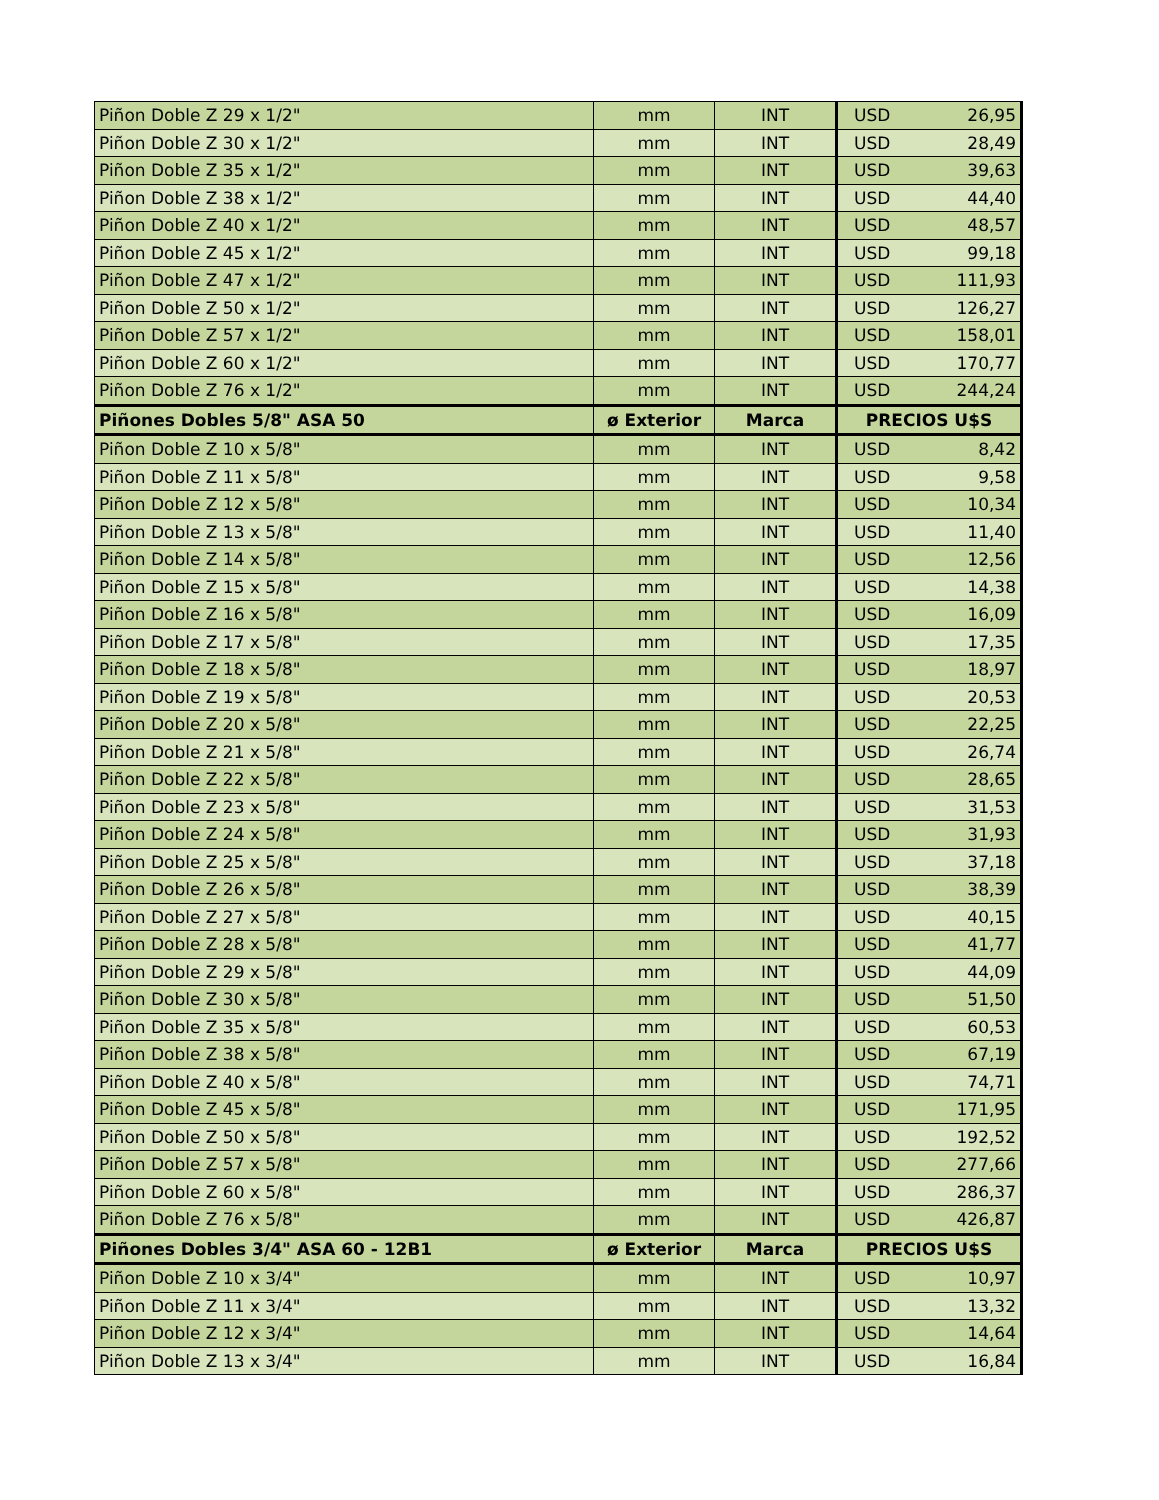| Piñon Doble Z 29 x 1/2" | mm | INT | USD | 26,95 |
| Piñon Doble Z 30 x 1/2" | mm | INT | USD | 28,49 |
| Piñon Doble Z 35 x 1/2" | mm | INT | USD | 39,63 |
| Piñon Doble Z 38 x 1/2" | mm | INT | USD | 44,40 |
| Piñon Doble Z 40 x 1/2" | mm | INT | USD | 48,57 |
| Piñon Doble Z 45 x 1/2" | mm | INT | USD | 99,18 |
| Piñon Doble Z 47 x 1/2" | mm | INT | USD | 111,93 |
| Piñon Doble Z 50 x 1/2" | mm | INT | USD | 126,27 |
| Piñon Doble Z 57 x 1/2" | mm | INT | USD | 158,01 |
| Piñon Doble Z 60 x 1/2" | mm | INT | USD | 170,77 |
| Piñon Doble Z 76 x 1/2" | mm | INT | USD | 244,24 |
| Piñones Dobles 5/8" ASA 50 | ø Exterior | Marca | PRECIOS U$S | |
| Piñon Doble Z 10 x 5/8" | mm | INT | USD | 8,42 |
| Piñon Doble Z 11 x 5/8" | mm | INT | USD | 9,58 |
| Piñon Doble Z 12 x 5/8" | mm | INT | USD | 10,34 |
| Piñon Doble Z 13 x 5/8" | mm | INT | USD | 11,40 |
| Piñon Doble Z 14 x 5/8" | mm | INT | USD | 12,56 |
| Piñon Doble Z 15 x 5/8" | mm | INT | USD | 14,38 |
| Piñon Doble Z 16 x 5/8" | mm | INT | USD | 16,09 |
| Piñon Doble Z 17 x 5/8" | mm | INT | USD | 17,35 |
| Piñon Doble Z 18 x 5/8" | mm | INT | USD | 18,97 |
| Piñon Doble Z 19 x 5/8" | mm | INT | USD | 20,53 |
| Piñon Doble Z 20 x 5/8" | mm | INT | USD | 22,25 |
| Piñon Doble Z 21 x 5/8" | mm | INT | USD | 26,74 |
| Piñon Doble Z 22 x 5/8" | mm | INT | USD | 28,65 |
| Piñon Doble Z 23 x 5/8" | mm | INT | USD | 31,53 |
| Piñon Doble Z 24 x 5/8" | mm | INT | USD | 31,93 |
| Piñon Doble Z 25 x 5/8" | mm | INT | USD | 37,18 |
| Piñon Doble Z 26 x 5/8" | mm | INT | USD | 38,39 |
| Piñon Doble Z 27 x 5/8" | mm | INT | USD | 40,15 |
| Piñon Doble Z 28 x 5/8" | mm | INT | USD | 41,77 |
| Piñon Doble Z 29 x 5/8" | mm | INT | USD | 44,09 |
| Piñon Doble Z 30 x 5/8" | mm | INT | USD | 51,50 |
| Piñon Doble Z 35 x 5/8" | mm | INT | USD | 60,53 |
| Piñon Doble Z 38 x 5/8" | mm | INT | USD | 67,19 |
| Piñon Doble Z 40 x 5/8" | mm | INT | USD | 74,71 |
| Piñon Doble Z 45 x 5/8" | mm | INT | USD | 171,95 |
| Piñon Doble Z 50 x 5/8" | mm | INT | USD | 192,52 |
| Piñon Doble Z 57 x 5/8" | mm | INT | USD | 277,66 |
| Piñon Doble Z 60 x 5/8" | mm | INT | USD | 286,37 |
| Piñon Doble Z 76 x 5/8" | mm | INT | USD | 426,87 |
| Piñones Dobles 3/4" ASA 60 - 12B1 | ø Exterior | Marca | PRECIOS U$S | |
| Piñon Doble Z 10 x 3/4" | mm | INT | USD | 10,97 |
| Piñon Doble Z 11 x 3/4" | mm | INT | USD | 13,32 |
| Piñon Doble Z 12 x 3/4" | mm | INT | USD | 14,64 |
| Piñon Doble Z 13 x 3/4" | mm | INT | USD | 16,84 |